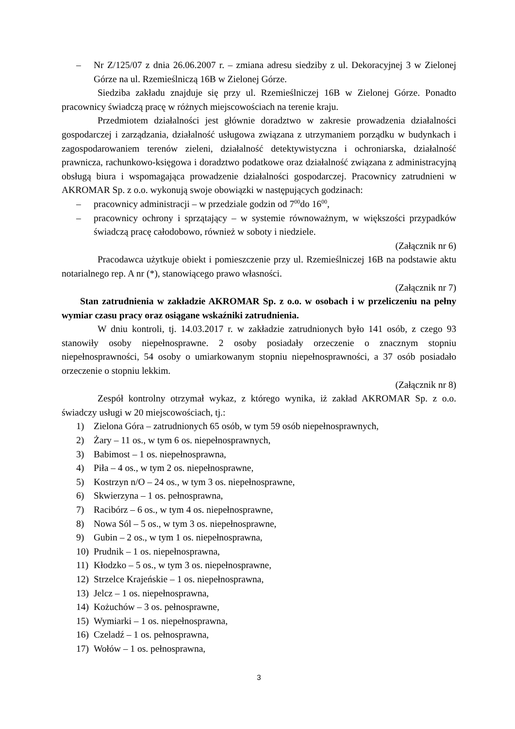– Nr Z/125/07 z dnia 26.06.2007 r. – zmiana adresu siedziby z ul. Dekoracyjnej 3 w Zielonej Górze na ul. Rzemieślniczą 16B w Zielonej Górze.
Siedziba zakładu znajduje się przy ul. Rzemieślniczej 16B w Zielonej Górze. Ponadto pracownicy świadczą pracę w różnych miejscowościach na terenie kraju.
Przedmiotem działalności jest głównie doradztwo w zakresie prowadzenia działalności gospodarczej i zarządzania, działalność usługowa związana z utrzymaniem porządku w budynkach i zagospodarowaniem terenów zieleni, działalność detektywistyczna i ochroniarska, działalność prawnicza, rachunkowo-księgowa i doradztwo podatkowe oraz działalność związana z administracyjną obsługą biura i wspomagająca prowadzenie działalności gospodarczej. Pracownicy zatrudnieni w AKROMAR Sp. z o.o. wykonują swoje obowiązki w następujących godzinach:
– pracownicy administracji – w przedziale godzin od 7<sup>00</sup>do 16<sup>00</sup>,
– pracownicy ochrony i sprzątający – w systemie równoważnym, w większości przypadków świadczą pracę całodobowo, również w soboty i niedziele.
(Załącznik nr 6)
Pracodawca użytkuje obiekt i pomieszczenie przy ul. Rzemieślniczej 16B na podstawie aktu notarialnego rep. A nr (*), stanowiącego prawo własności.
(Załącznik nr 7)
Stan zatrudnienia w zakładzie AKROMAR Sp. z o.o. w osobach i w przeliczeniu na pełny wymiar czasu pracy oraz osiągane wskaźniki zatrudnienia.
W dniu kontroli, tj. 14.03.2017 r. w zakładzie zatrudnionych było 141 osób, z czego 93 stanowiły osoby niepełnosprawne. 2 osoby posiadały orzeczenie o znacznym stopniu niepełnosprawności, 54 osoby o umiarkowanym stopniu niepełnosprawności, a 37 osób posiadało orzeczenie o stopniu lekkim.
(Załącznik nr 8)
Zespół kontrolny otrzymał wykaz, z którego wynika, iż zakład AKROMAR Sp. z o.o. świadczy usługi w 20 miejscowościach, tj.:
1) Zielona Góra – zatrudnionych 65 osób, w tym 59 osób niepełnosprawnych,
2) Żary – 11 os., w tym 6 os. niepełnosprawnych,
3) Babimost – 1 os. niepełnosprawna,
4) Piła – 4 os., w tym 2 os. niepełnosprawne,
5) Kostrzyn n/O – 24 os., w tym 3 os. niepełnosprawne,
6) Skwierzyna – 1 os. pełnosprawna,
7) Racibórz – 6 os., w tym 4 os. niepełnosprawne,
8) Nowa Sól – 5 os., w tym 3 os. niepełnosprawne,
9) Gubin – 2 os., w tym 1 os. niepełnosprawna,
10) Prudnik – 1 os. niepełnosprawna,
11) Kłodzko – 5 os., w tym 3 os. niepełnosprawne,
12) Strzelce Krajeńskie – 1 os. niepełnosprawna,
13) Jelcz – 1 os. niepełnosprawna,
14) Kożuchów – 3 os. pełnosprawne,
15) Wymiarki – 1 os. niepełnosprawna,
16) Czeladź – 1 os. pełnosprawna,
17) Wołów – 1 os. pełnosprawna,
3